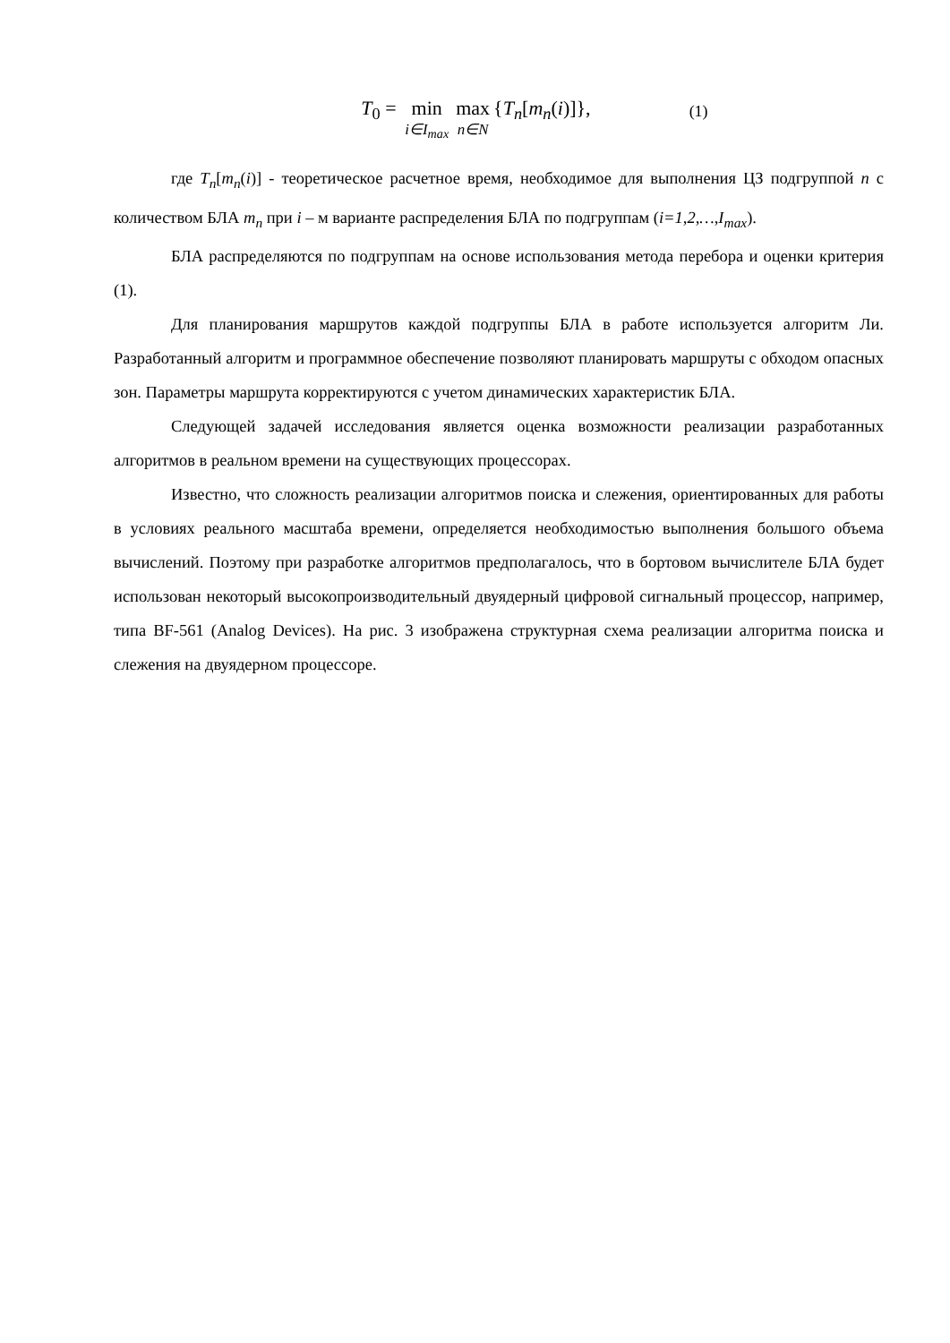T<sub>0</sub> = min i∈I<sub>max</sub> max n∈N {T<sub>n</sub>[m<sub>n</sub>(i)]}, (1)
где T<sub>n</sub>[m<sub>n</sub>(i)] - теоретическое расчетное время, необходимое для выполнения ЦЗ подгруппой n с количеством БЛА m<sub>n</sub> при i – м варианте распределения БЛА по подгруппам (i=1,2,…,I<sub>max</sub>).
БЛА распределяются по подгруппам на основе использования метода перебора и оценки критерия (1).
Для планирования маршрутов каждой подгруппы БЛА в работе используется алгоритм Ли. Разработанный алгоритм и программное обеспечение позволяют планировать маршруты с обходом опасных зон. Параметры маршрута корректируются с учетом динамических характеристик БЛА.
Следующей задачей исследования является оценка возможности реализации разработанных алгоритмов в реальном времени на существующих процессорах.
Известно, что сложность реализации алгоритмов поиска и слежения, ориентированных для работы в условиях реального масштаба времени, определяется необходимостью выполнения большого объема вычислений. Поэтому при разработке алгоритмов предполагалось, что в бортовом вычислителе БЛА будет использован некоторый высокопроизводительный двуядерный цифровой сигнальный процессор, например, типа BF-561 (Analog Devices). На рис. 3 изображена структурная схема реализации алгоритма поиска и слежения на двуядерном процессоре.